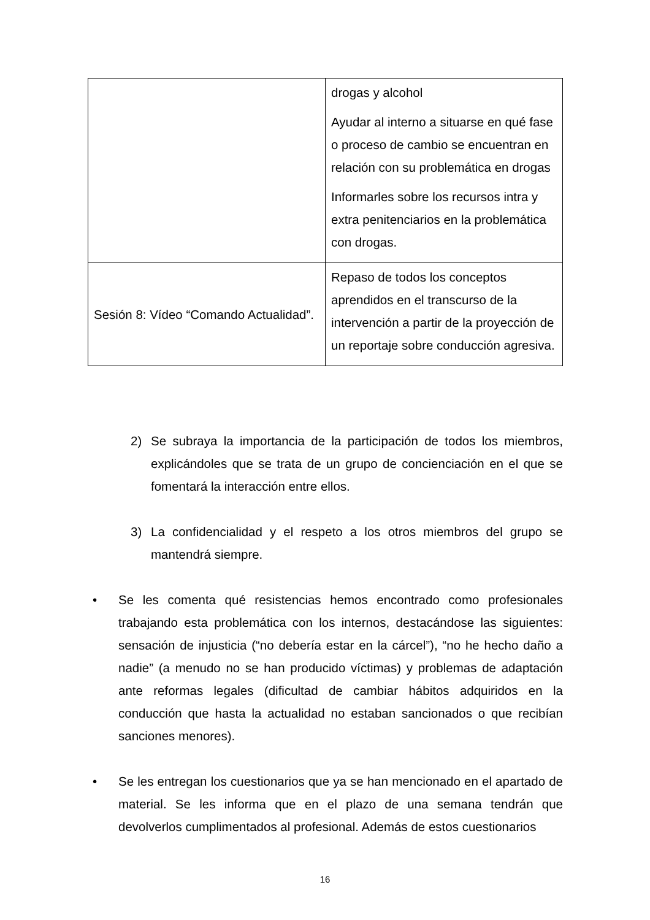| | drogas y alcohol Ayudar al interno a situarse en qué fase o proceso de cambio se encuentran en relación con su problemática en drogas Informarles sobre los recursos intra y extra penitenciarios en la problemática con drogas. |
| Sesión 8: Vídeo “Comando Actualidad”. | Repaso de todos los conceptos aprendidos en el transcurso de la intervención a partir de la proyección de un reportaje sobre conducción agresiva. |
2) Se subraya la importancia de la participación de todos los miembros, explicándoles que se trata de un grupo de concienciación en el que se fomentará la interacción entre ellos.
3) La confidencialidad y el respeto a los otros miembros del grupo se mantendrá siempre.
• Se les comenta qué resistencias hemos encontrado como profesionales trabajando esta problemática con los internos, destacándose las siguientes: sensación de injusticia (“no debería estar en la cárcel”), “no he hecho daño a nadie” (a menudo no se han producido víctimas) y problemas de adaptación ante reformas legales (dificultad de cambiar hábitos adquiridos en la conducción que hasta la actualidad no estaban sancionados o que recibían sanciones menores).
• Se les entregan los cuestionarios que ya se han mencionado en el apartado de material. Se les informa que en el plazo de una semana tendrán que devolverlos cumplimentados al profesional. Además de estos cuestionarios
16